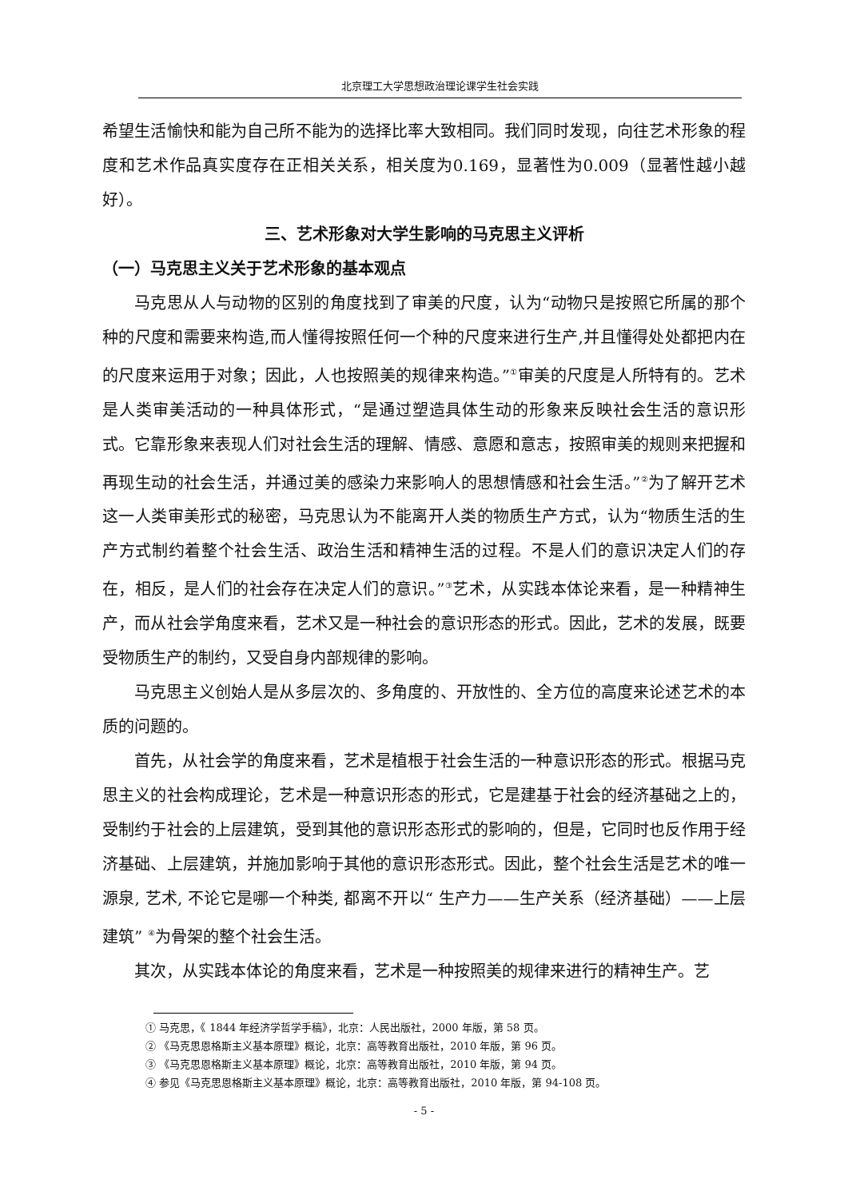北京理工大学思想政治理论课学生社会实践
希望生活愉快和能为自己所不能为的选择比率大致相同。我们同时发现，向往艺术形象的程度和艺术作品真实度存在正相关关系，相关度为0.169，显著性为0.009（显著性越小越好）。
三、艺术形象对大学生影响的马克思主义评析
（一）马克思主义关于艺术形象的基本观点
马克思从人与动物的区别的角度找到了审美的尺度，认为“动物只是按照它所属的那个种的尺度和需要来构造,而人懂得按照任何一个种的尺度来进行生产,并且懂得处处都把内在的尺度来运用于对象；因此，人也按照美的规律来构造。”<sup>①</sup>审美的尺度是人所特有的。艺术是人类审美活动的一种具体形式，“是通过塑造具体生动的形象来反映社会生活的意识形式。它靠形象来表现人们对社会生活的理解、情感、意愿和意志，按照审美的规则来把握和再现生动的社会生活，并通过美的感染力来影响人的思想情感和社会生活。”<sup>②</sup>为了解开艺术这一人类审美形式的秘密，马克思认为不能离开人类的物质生产方式，认为“物质生活的生产方式制约着整个社会生活、政治生活和精神生活的过程。不是人们的意识决定人们的存在，相反，是人们的社会存在决定人们的意识。”<sup>③</sup>艺术，从实践本体论来看，是一种精神生产，而从社会学角度来看，艺术又是一种社会的意识形态的形式。因此，艺术的发展，既要受物质生产的制约，又受自身内部规律的影响。
马克思主义创始人是从多层次的、多角度的、开放性的、全方位的高度来论述艺术的本质的问题的。
首先，从社会学的角度来看，艺术是植根于社会生活的一种意识形态的形式。根据马克思主义的社会构成理论，艺术是一种意识形态的形式，它是建基于社会的经济基础之上的，受制约于社会的上层建筑，受到其他的意识形态形式的影响的，但是，它同时也反作用于经济基础、上层建筑，并施加影响于其他的意识形态形式。因此，整个社会生活是艺术的唯一源泉, 艺术, 不论它是哪一个种类, 都离不开以“ 生产力——生产关系（经济基础）——上层建筑” <sup>④</sup>为骨架的整个社会生活。
其次，从实践本体论的角度来看，艺术是一种按照美的规律来进行的精神生产。艺
① 马克思，《 1844 年经济学哲学手稿》，北京：人民出版社，2000 年版，第 58 页。
② 《马克思恩格斯主义基本原理》概论，北京：高等教育出版社，2010 年版，第 96 页。
③ 《马克思恩格斯主义基本原理》概论，北京：高等教育出版社，2010 年版，第 94 页。
④ 参见《马克思恩格斯主义基本原理》概论，北京：高等教育出版社，2010 年版，第 94-108 页。
- 5 -